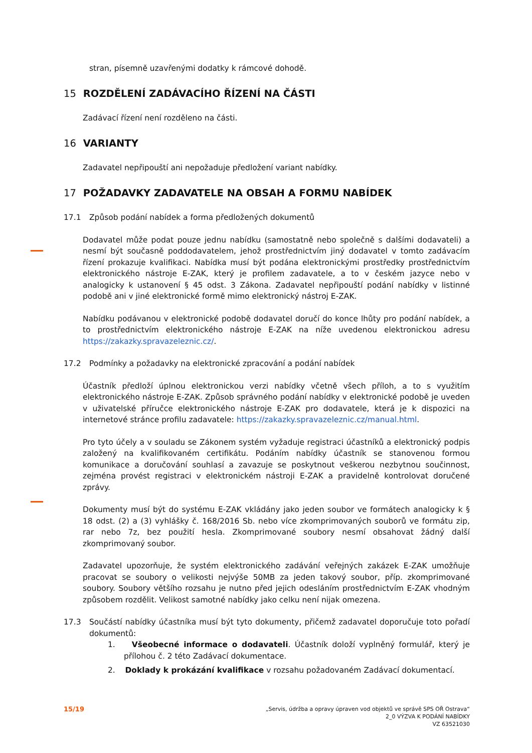stran, písemně uzavřenými dodatky k rámcové dohodě.
15 ROZDĚLENÍ ZADÁVACÍHO ŘÍZENÍ NA ČÁSTI
Zadávací řízení není rozděleno na části.
16 VARIANTY
Zadavatel nepřipouští ani nepožaduje předložení variant nabídky.
17 POŽADAVKY ZADAVATELE NA OBSAH A FORMU NABÍDEK
17.1 Způsob podání nabídek a forma předložených dokumentů
Dodavatel může podat pouze jednu nabídku (samostatně nebo společně s dalšími dodavateli) a nesmí být současně poddodavatelem, jehož prostřednictvím jiný dodavatel v tomto zadávacím řízení prokazuje kvalifikaci. Nabídka musí být podána elektronickými prostředky prostřednictvím elektronického nástroje E-ZAK, který je profilem zadavatele, a to v českém jazyce nebo v analogicky k ustanovení § 45 odst. 3 Zákona. Zadavatel nepřipouští podání nabídky v listinné podobě ani v jiné elektronické formě mimo elektronický nástroj E-ZAK.
Nabídku podávanou v elektronické podobě dodavatel doručí do konce lhůty pro podání nabídek, a to prostřednictvím elektronického nástroje E-ZAK na níže uvedenou elektronickou adresu https://zakazky.spravazeleznic.cz/.
17.2 Podmínky a požadavky na elektronické zpracování a podání nabídek
Účastník předloží úplnou elektronickou verzi nabídky včetně všech příloh, a to s využitím elektronického nástroje E-ZAK. Způsob správného podání nabídky v elektronické podobě je uveden v uživatelské příručce elektronického nástroje E-ZAK pro dodavatele, která je k dispozici na internetové stránce profilu zadavatele: https://zakazky.spravazeleznic.cz/manual.html.
Pro tyto účely a v souladu se Zákonem systém vyžaduje registraci účastníků a elektronický podpis založený na kvalifikovaném certifikátu. Podáním nabídky účastník se stanovenou formou komunikace a doručování souhlasí a zavazuje se poskytnout veškerou nezbytnou součinnost, zejména provést registraci v elektronickém nástroji E-ZAK a pravidelně kontrolovat doručené zprávy.
Dokumenty musí být do systému E-ZAK vkládány jako jeden soubor ve formátech analogicky k § 18 odst. (2) a (3) vyhlášky č. 168/2016 Sb. nebo více zkomprimovaných souborů ve formátu zip, rar nebo 7z, bez použití hesla. Zkomprimované soubory nesmí obsahovat žádný další zkomprimovaný soubor.
Zadavatel upozorňuje, že systém elektronického zadávání veřejných zakázek E-ZAK umožňuje pracovat se soubory o velikosti nejvýše 50MB za jeden takový soubor, příp. zkomprimované soubory. Soubory většího rozsahu je nutno před jejich odesláním prostřednictvím E-ZAK vhodným způsobem rozdělit. Velikost samotné nabídky jako celku není nijak omezena.
17.3 Součástí nabídky účastníka musí být tyto dokumenty, přičemž zadavatel doporučuje toto pořadí dokumentů:
1. Všeobecné informace o dodavateli. Účastník doloží vyplněný formulář, který je přílohou č. 2 této Zadávací dokumentace.
2. Doklady k prokázání kvalifikace v rozsahu požadovaném Zadávací dokumentací.
15/19
„Servis, údržba a opravy úpraven vod objektů ve správě SPS OŘ Ostrava“
2_0 VÝZVA K PODÁNÍ NABÍDKY
VZ 63521030